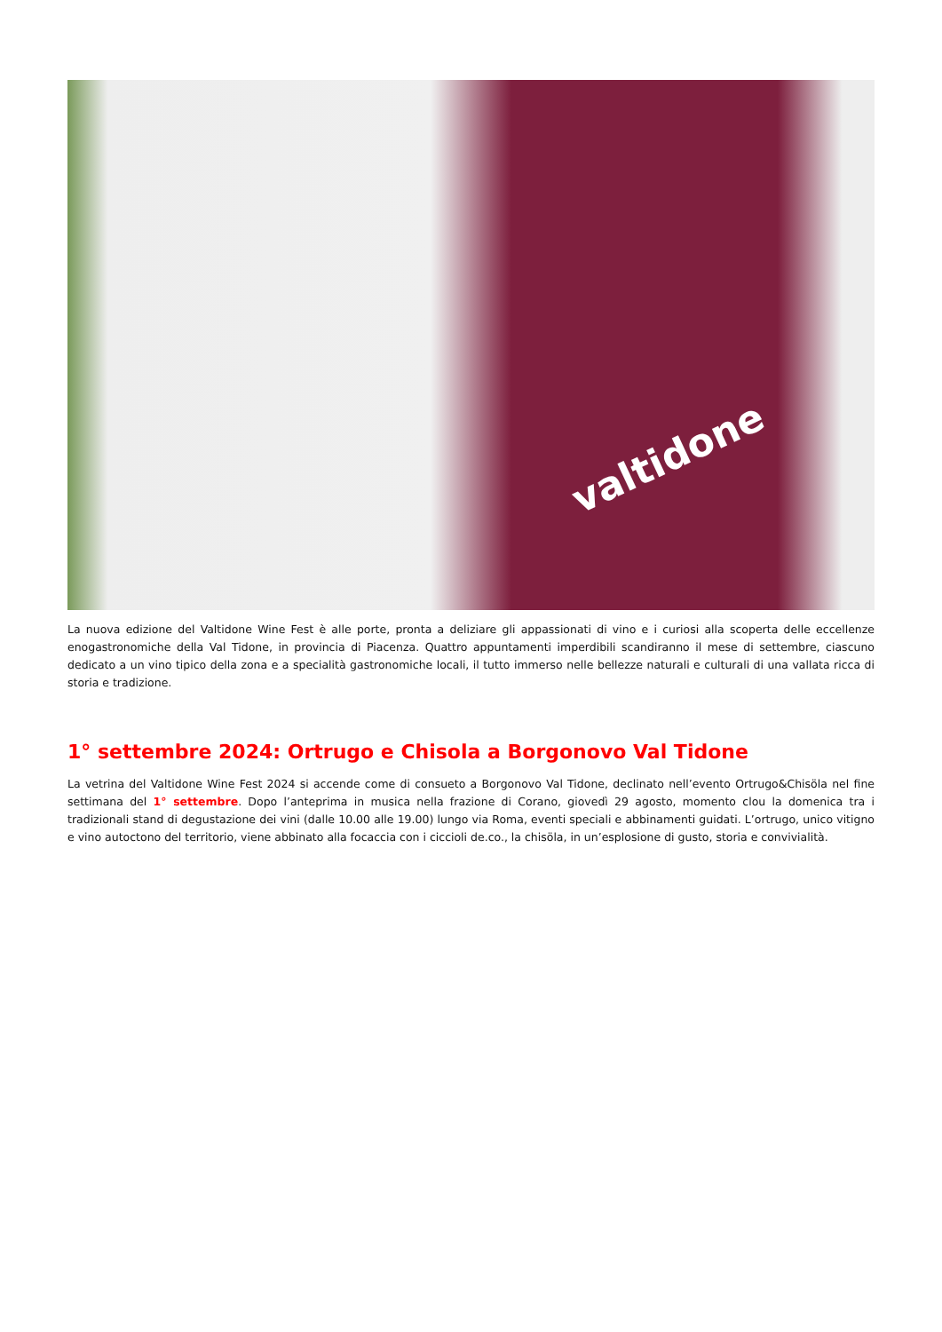valtidone
La nuova edizione del Valtidone Wine Fest è alle porte, pronta a deliziare gli appassionati di vino e i curiosi alla scoperta delle eccellenze enogastronomiche della Val Tidone, in provincia di Piacenza. Quattro appuntamenti imperdibili scandiranno il mese di settembre, ciascuno dedicato a un vino tipico della zona e a specialità gastronomiche locali, il tutto immerso nelle bellezze naturali e culturali di una vallata ricca di storia e tradizione.
1° settembre 2024: Ortrugo e Chisola a Borgonovo Val Tidone
La vetrina del Valtidone Wine Fest 2024 si accende come di consueto a Borgonovo Val Tidone, declinato nell’evento Ortrugo&Chisöla nel fine settimana del 1° settembre. Dopo l’anteprima in musica nella frazione di Corano, giovedì 29 agosto, momento clou la domenica tra i tradizionali stand di degustazione dei vini (dalle 10.00 alle 19.00) lungo via Roma, eventi speciali e abbinamenti guidati. L’ortrugo, unico vitigno e vino autoctono del territorio, viene abbinato alla focaccia con i ciccioli de.co., la chisöla, in un’esplosione di gusto, storia e convivialità.